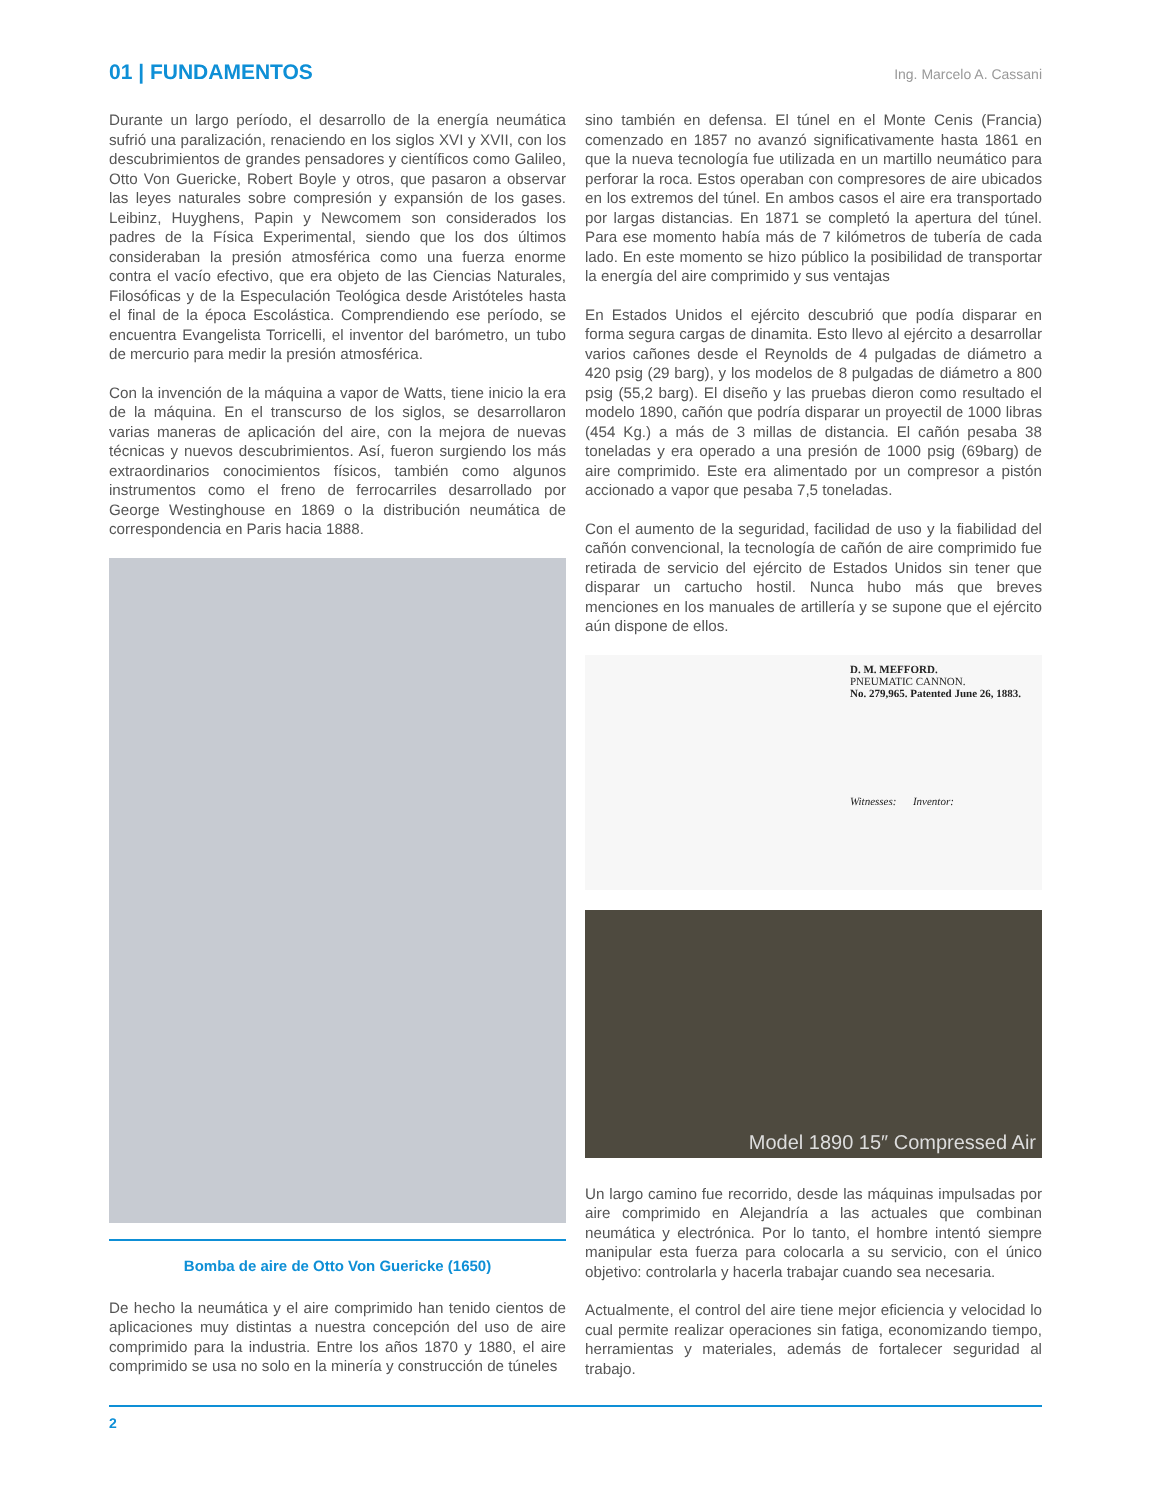01 | FUNDAMENTOS Ing. Marcelo A. Cassani
Durante un largo período, el desarrollo de la energía neumática sufrió una paralización, renaciendo en los siglos XVI y XVII, con los descubrimientos de grandes pensadores y científicos como Galileo, Otto Von Guericke, Robert Boyle y otros, que pasaron a observar las leyes naturales sobre compresión y expansión de los gases. Leibinz, Huyghens, Papin y Newcomem son considerados los padres de la Física Experimental, siendo que los dos últimos consideraban la presión atmosférica como una fuerza enorme contra el vacío efectivo, que era objeto de las Ciencias Naturales, Filosóficas y de la Especulación Teológica desde Aristóteles hasta el final de la época Escolástica. Comprendiendo ese período, se encuentra Evangelista Torricelli, el inventor del barómetro, un tubo de mercurio para medir la presión atmosférica.
Con la invención de la máquina a vapor de Watts, tiene inicio la era de la máquina. En el transcurso de los siglos, se desarrollaron varias maneras de aplicación del aire, con la mejora de nuevas técnicas y nuevos descubrimientos. Así, fueron surgiendo los más extraordinarios conocimientos físicos, también como algunos instrumentos como el freno de ferrocarriles desarrollado por George Westinghouse en 1869 o la distribución neumática de correspondencia en Paris hacia 1888.
Bomba de aire de Otto Von Guericke (1650)
De hecho la neumática y el aire comprimido han tenido cientos de aplicaciones muy distintas a nuestra concepción del uso de aire comprimido para la industria. Entre los años 1870 y 1880, el aire comprimido se usa no solo en la minería y construcción de túneles
sino también en defensa. El túnel en el Monte Cenis (Francia) comenzado en 1857 no avanzó significativamente hasta 1861 en que la nueva tecnología fue utilizada en un martillo neumático para perforar la roca. Estos operaban con compresores de aire ubicados en los extremos del túnel. En ambos casos el aire era transportado por largas distancias. En 1871 se completó la apertura del túnel. Para ese momento había más de 7 kilómetros de tubería de cada lado. En este momento se hizo público la posibilidad de transportar la energía del aire comprimido y sus ventajas
En Estados Unidos el ejército descubrió que podía disparar en forma segura cargas de dinamita. Esto llevo al ejército a desarrollar varios cañones desde el Reynolds de 4 pulgadas de diámetro a 420 psig (29 barg), y los modelos de 8 pulgadas de diámetro a 800 psig (55,2 barg). El diseño y las pruebas dieron como resultado el modelo 1890, cañón que podría disparar un proyectil de 1000 libras (454 Kg.) a más de 3 millas de distancia. El cañón pesaba 38 toneladas y era operado a una presión de 1000 psig (69barg) de aire comprimido. Este era alimentado por un compresor a pistón accionado a vapor que pesaba 7,5 toneladas.
Con el aumento de la seguridad, facilidad de uso y la fiabilidad del cañón convencional, la tecnología de cañón de aire comprimido fue retirada de servicio del ejército de Estados Unidos sin tener que disparar un cartucho hostil. Nunca hubo más que breves menciones en los manuales de artillería y se supone que el ejército aún dispone de ellos.
D. M. MEFFORD.
PNEUMATIC CANNON.
No. 279,965. Patented June 26, 1883.
Witnesses: Inventor:
Model 1890 15″ Compressed Air
Un largo camino fue recorrido, desde las máquinas impulsadas por aire comprimido en Alejandría a las actuales que combinan neumática y electrónica. Por lo tanto, el hombre intentó siempre manipular esta fuerza para colocarla a su servicio, con el único objetivo: controlarla y hacerla trabajar cuando sea necesaria.
Actualmente, el control del aire tiene mejor eficiencia y velocidad lo cual permite realizar operaciones sin fatiga, economizando tiempo, herramientas y materiales, además de fortalecer seguridad al trabajo.
2